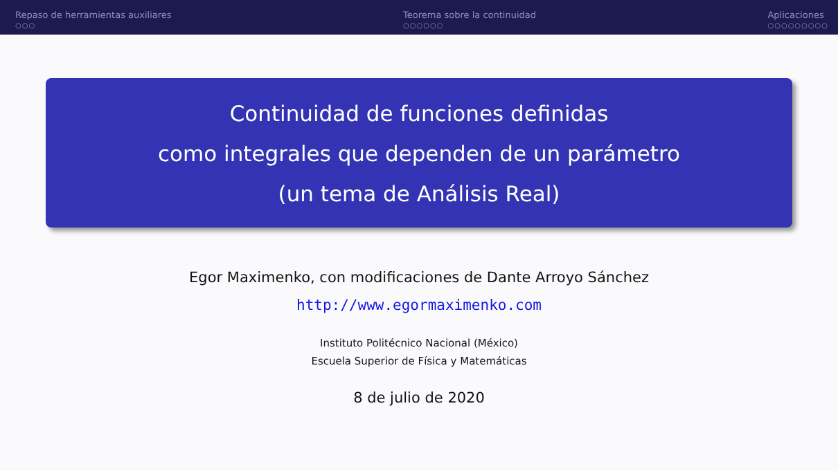Repaso de herramientas auxiliares
○○○
Teorema sobre la continuidad
○○○○○○
Aplicaciones
○○○○○○○○○
Continuidad de funciones definidas
como integrales que dependen de un parámetro
(un tema de Análisis Real)
Egor Maximenko, con modificaciones de Dante Arroyo Sánchez
http://www.egormaximenko.com
Instituto Politécnico Nacional (México)
Escuela Superior de Física y Matemáticas
8 de julio de 2020